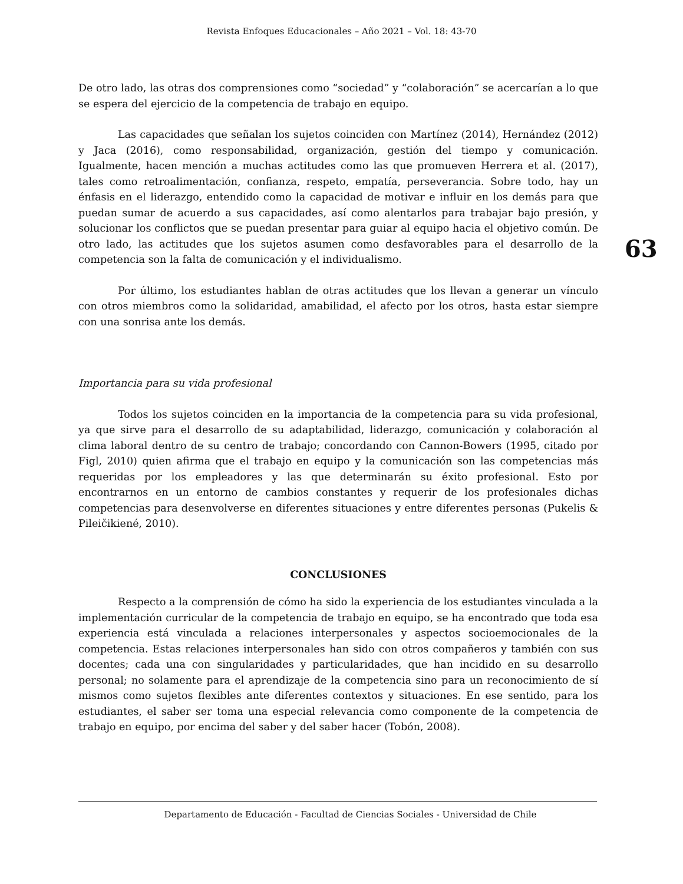Revista Enfoques Educacionales – Año 2021 – Vol. 18: 43-70
63
De otro lado, las otras dos comprensiones como “sociedad” y “colaboración” se acercarían a lo que se espera del ejercicio de la competencia de trabajo en equipo.
Las capacidades que señalan los sujetos coinciden con Martínez (2014), Hernández (2012) y Jaca (2016), como responsabilidad, organización, gestión del tiempo y comunicación. Igualmente, hacen mención a muchas actitudes como las que promueven Herrera et al. (2017), tales como retroalimentación, confianza, respeto, empatía, perseverancia. Sobre todo, hay un énfasis en el liderazgo, entendido como la capacidad de motivar e influir en los demás para que puedan sumar de acuerdo a sus capacidades, así como alentarlos para trabajar bajo presión, y solucionar los conflictos que se puedan presentar para guiar al equipo hacia el objetivo común. De otro lado, las actitudes que los sujetos asumen como desfavorables para el desarrollo de la competencia son la falta de comunicación y el individualismo.
Por último, los estudiantes hablan de otras actitudes que los llevan a generar un vínculo con otros miembros como la solidaridad, amabilidad, el afecto por los otros, hasta estar siempre con una sonrisa ante los demás.
Importancia para su vida profesional
Todos los sujetos coinciden en la importancia de la competencia para su vida profesional, ya que sirve para el desarrollo de su adaptabilidad, liderazgo, comunicación y colaboración al clima laboral dentro de su centro de trabajo; concordando con Cannon-Bowers (1995, citado por Figl, 2010) quien afirma que el trabajo en equipo y la comunicación son las competencias más requeridas por los empleadores y las que determinarán su éxito profesional. Esto por encontrarnos en un entorno de cambios constantes y requerir de los profesionales dichas competencias para desenvolverse en diferentes situaciones y entre diferentes personas (Pukelis & Pileičikiené, 2010).
CONCLUSIONES
Respecto a la comprensión de cómo ha sido la experiencia de los estudiantes vinculada a la implementación curricular de la competencia de trabajo en equipo, se ha encontrado que toda esa experiencia está vinculada a relaciones interpersonales y aspectos socioemocionales de la competencia. Estas relaciones interpersonales han sido con otros compañeros y también con sus docentes; cada una con singularidades y particularidades, que han incidido en su desarrollo personal; no solamente para el aprendizaje de la competencia sino para un reconocimiento de sí mismos como sujetos flexibles ante diferentes contextos y situaciones. En ese sentido, para los estudiantes, el saber ser toma una especial relevancia como componente de la competencia de trabajo en equipo, por encima del saber y del saber hacer (Tobón, 2008).
Departamento de Educación - Facultad de Ciencias Sociales - Universidad de Chile